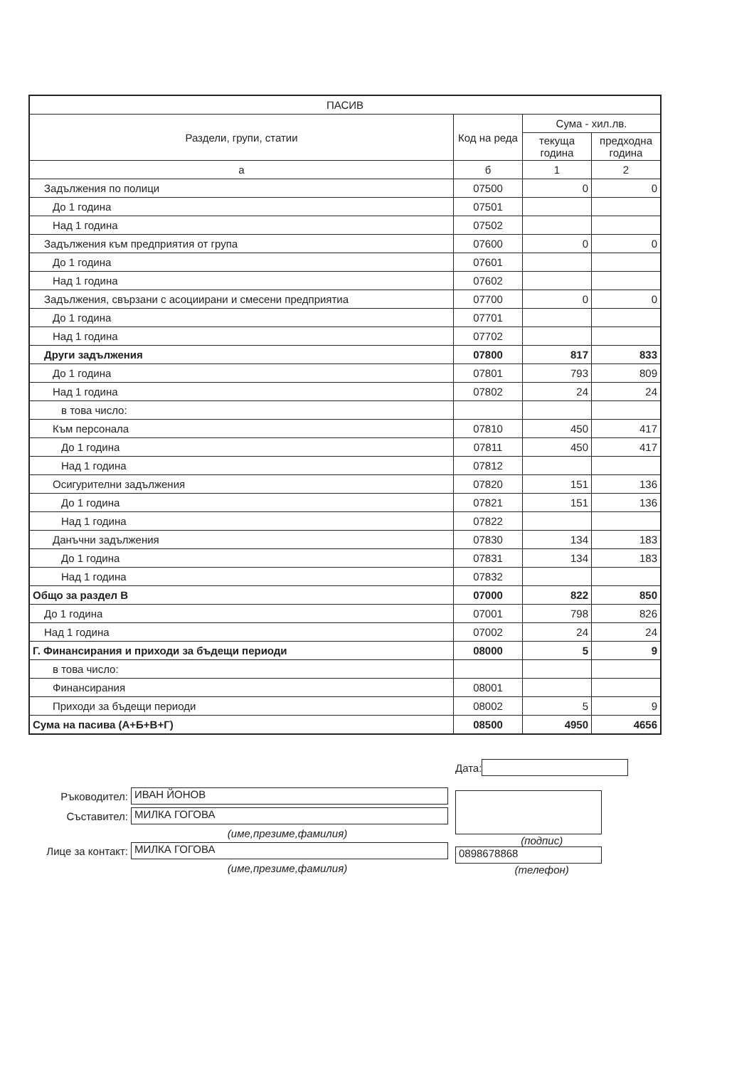| ПАСИВ | | | |
| --- | --- | --- | --- |
| Раздели, групи, статии | Код на реда | Сума - хил.лв. | |
| | | текуща година | предходна година |
| а | б | 1 | 2 |
| Задължения по полици | 07500 | 0 | 0 |
| До 1 година | 07501 | | |
| Над 1 година | 07502 | | |
| Задължения към предприятия от група | 07600 | 0 | 0 |
| До 1 година | 07601 | | |
| Над 1 година | 07602 | | |
| Задължения, свързани с асоциирани и смесени предприятиа | 07700 | 0 | 0 |
| До 1 година | 07701 | | |
| Над 1 година | 07702 | | |
| Други задължения | 07800 | 817 | 833 |
| До 1 година | 07801 | 793 | 809 |
| Над 1 година | 07802 | 24 | 24 |
| в това число: | | | |
| Към персонала | 07810 | 450 | 417 |
| До 1 година | 07811 | 450 | 417 |
| Над 1 година | 07812 | | |
| Осигурителни задължения | 07820 | 151 | 136 |
| До 1 година | 07821 | 151 | 136 |
| Над 1 година | 07822 | | |
| Данъчни задължения | 07830 | 134 | 183 |
| До 1 година | 07831 | 134 | 183 |
| Над 1 година | 07832 | | |
| Общо за раздел В | 07000 | 822 | 850 |
| До 1 година | 07001 | 798 | 826 |
| Над 1 година | 07002 | 24 | 24 |
| Г. Финансирания и приходи за бъдещи периоди | 08000 | 5 | 9 |
| в това число: | | | |
| Финансирания | 08001 | | |
| Приходи за бъдещи периоди | 08002 | 5 | 9 |
| Сума на пасива (А+Б+В+Г) | 08500 | 4950 | 4656 |
Ръководител: ИВАН ЙОНОВ
Съставител: МИЛКА ГОГОВА
(име,презиме,фамилия)
Лице за контакт: МИЛКА ГОГОВА
(име,презиме,фамилия)
Дата:
(подпис)
0898678868
(телефон)